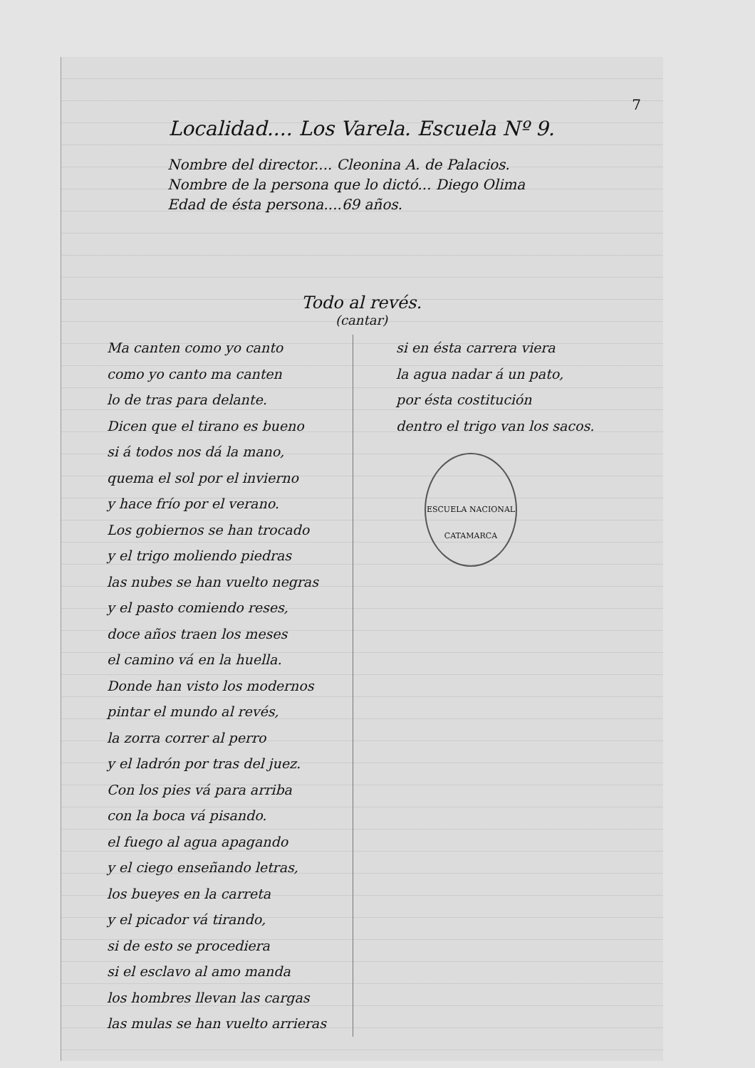7
Localidad.... Los Varela. Escuela Nº 9.
Nombre del director.... Cleonina A. de Palacios.
Nombre de la persona que lo dictó... Diego Olima
Edad de ésta persona....69 años.
Todo al revés.
(cantar)
Ma canten como yo canto
como yo canto ma canten
lo de tras para delante.
Dicen que el tirano es bueno
si á todos nos dá la mano,
quema el sol por el invierno
y hace frío por el verano.
Los gobiernos se han trocado
y el trigo moliendo piedras
las nubes se han vuelto negras
y el pasto comiendo reses,
doce años traen los meses
el camino vá en la huella.
Donde han visto los modernos
pintar el mundo al revés,
la zorra correr al perro
y el ladrón por tras del juez.
Con los pies vá para arriba
con la boca vá pisando.
el fuego al agua apagando
y el ciego enseñando letras,
los bueyes en la carreta
y el picador vá tirando,
si de esto se procediera
si el esclavo al amo manda
los hombres llevan las cargas
las mulas se han vuelto arrieras
si en ésta carrera viera
la agua nadar á un pato,
por ésta costitución
dentro el trigo van los sacos.
ESCUELA NACIONAL
CATAMARCA